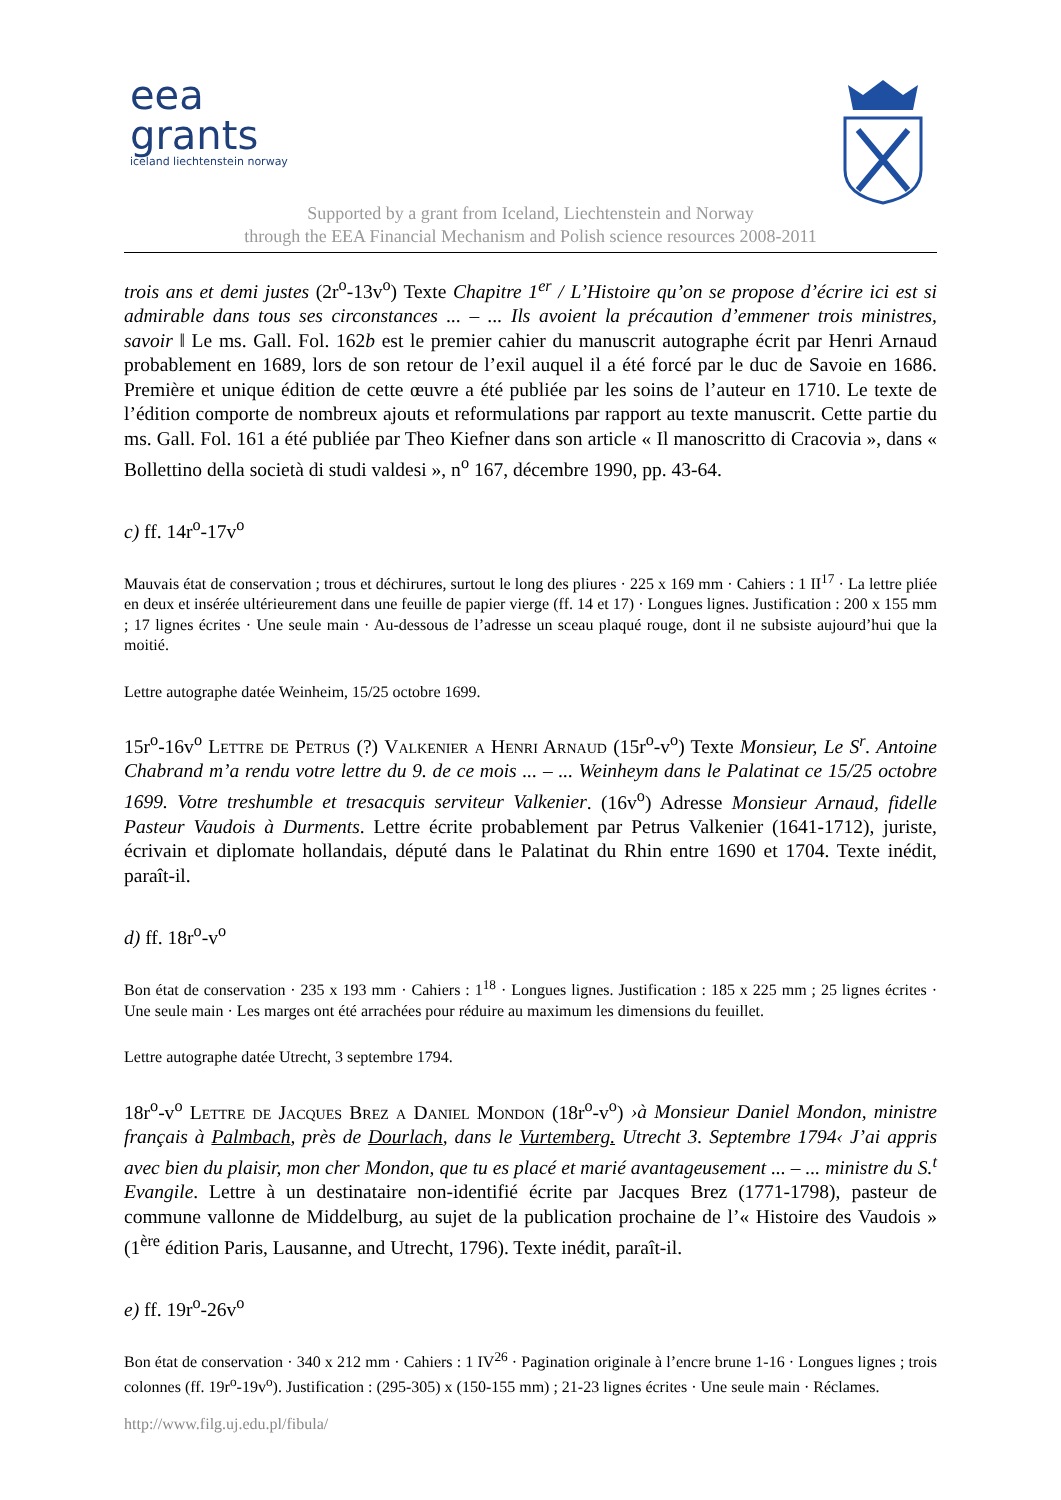eea
grants
iceland liechtenstein norway
Supported by a grant from Iceland, Liechtenstein and Norway
through the EEA Financial Mechanism and Polish science resources 2008-2011
trois ans et demi justes (2r<sup>o</sup>-13v<sup>o</sup>) Texte Chapitre 1<sup>er</sup> / L’Histoire qu’on se propose d’écrire ici est si admirable dans tous ses circonstances ... – ... Ils avoient la précaution d’emmener trois ministres, savoir ‖ Le ms. Gall. Fol. 162b est le premier cahier du manuscrit autographe écrit par Henri Arnaud probablement en 1689, lors de son retour de l’exil auquel il a été forcé par le duc de Savoie en 1686. Première et unique édition de cette œuvre a été publiée par les soins de l’auteur en 1710. Le texte de l’édition comporte de nombreux ajouts et reformulations par rapport au texte manuscrit. Cette partie du ms. Gall. Fol. 161 a été publiée par Theo Kiefner dans son article « Il manoscritto di Cracovia », dans « Bollettino della società di studi valdesi », n<sup>o</sup> 167, décembre 1990, pp. 43-64.
c) ff. 14r<sup>o</sup>-17v<sup>o</sup>
Mauvais état de conservation ; trous et déchirures, surtout le long des pliures · 225 x 169 mm · Cahiers : 1 II<sup>17</sup> · La lettre pliée en deux et insérée ultérieurement dans une feuille de papier vierge (ff. 14 et 17) · Longues lignes. Justification : 200 x 155 mm ; 17 lignes écrites · Une seule main · Au-dessous de l’adresse un sceau plaqué rouge, dont il ne subsiste aujourd’hui que la moitié.
Lettre autographe datée Weinheim, 15/25 octobre 1699.
15r<sup>o</sup>-16v<sup>o</sup> Lettre de Petrus (?) Valkenier a Henri Arnaud (15r<sup>o</sup>-v<sup>o</sup>) Texte Monsieur, Le S<sup>r</sup>. Antoine Chabrand m’a rendu votre lettre du 9. de ce mois ... – ... Weinheym dans le Palatinat ce 15/25 octobre 1699. Votre treshumble et tresacquis serviteur Valkenier. (16v<sup>o</sup>) Adresse Monsieur Arnaud, fidelle Pasteur Vaudois à Durments. Lettre écrite probablement par Petrus Valkenier (1641-1712), juriste, écrivain et diplomate hollandais, député dans le Palatinat du Rhin entre 1690 et 1704. Texte inédit, paraît-il.
d) ff. 18r<sup>o</sup>-v<sup>o</sup>
Bon état de conservation · 235 x 193 mm · Cahiers : 1<sup>18</sup> · Longues lignes. Justification : 185 x 225 mm ; 25 lignes écrites · Une seule main · Les marges ont été arrachées pour réduire au maximum les dimensions du feuillet.
Lettre autographe datée Utrecht, 3 septembre 1794.
18r<sup>o</sup>-v<sup>o</sup> Lettre de Jacques Brez a Daniel Mondon (18r<sup>o</sup>-v<sup>o</sup>) ›à Monsieur Daniel Mondon, ministre français à Palmbach, près de Dourlach, dans le Vurtemberg. Utrecht 3. Septembre 1794‹ J’ai appris avec bien du plaisir, mon cher Mondon, que tu es placé et marié avantageusement ... – ... ministre du S.<sup>t</sup> Evangile. Lettre à un destinataire non-identifié écrite par Jacques Brez (1771-1798), pasteur de commune vallonne de Middelburg, au sujet de la publication prochaine de l’« Histoire des Vaudois » (1<sup>ère</sup> édition Paris, Lausanne, and Utrecht, 1796). Texte inédit, paraît-il.
e) ff. 19r<sup>o</sup>-26v<sup>o</sup>
Bon état de conservation · 340 x 212 mm · Cahiers : 1 IV<sup>26</sup> · Pagination originale à l’encre brune 1-16 · Longues lignes ; trois colonnes (ff. 19r<sup>o</sup>-19v<sup>o</sup>). Justification : (295-305) x (150-155 mm) ; 21-23 lignes écrites · Une seule main · Réclames.
http://www.filg.uj.edu.pl/fibula/